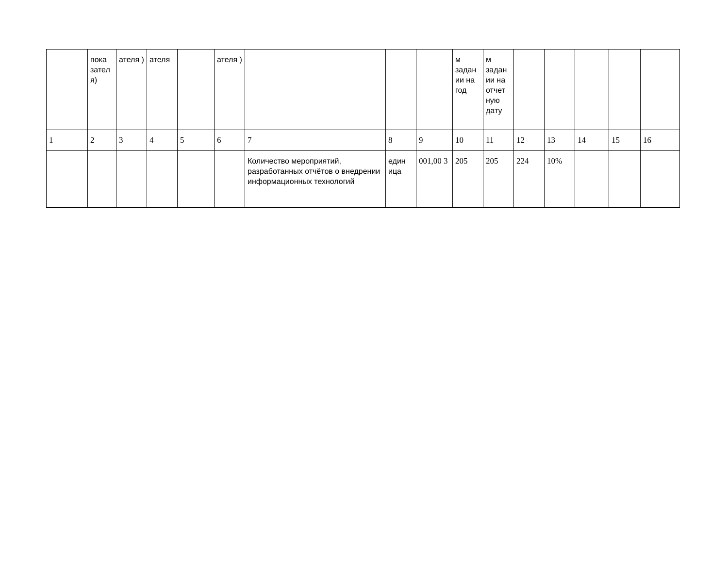| | пока зател я) | ателя ) | ателя | | ателя ) | | | | м задан ии на год | м задан ии на отчет ную дату | | | | | |
| 1 | 2 | 3 | 4 | 5 | 6 | 7 | 8 | 9 | 10 | 11 | 12 | 13 | 14 | 15 | 16 |
| | | | | | | Количество мероприятий, разработанных отчётов о внедрении информационных технологий | един ица | 001,00 3 | 205 | 205 | 224 | 10% | | | |